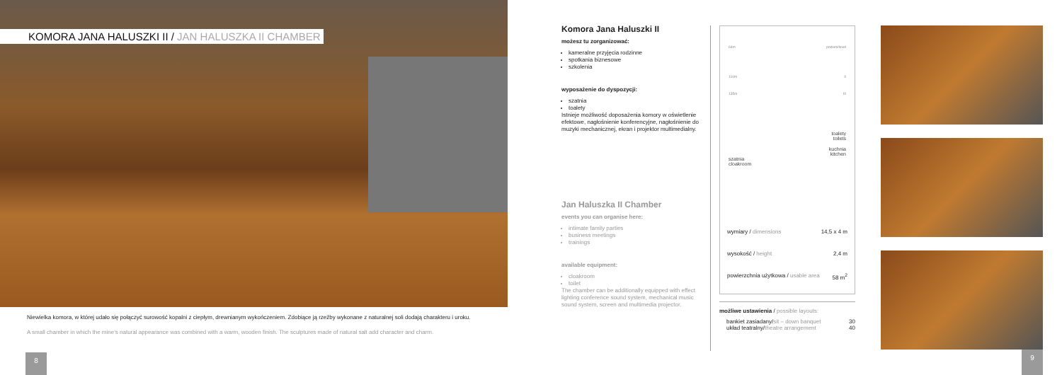KOMORA JANA HALUSZKI II / JAN HALUSZKA II CHAMBER
Niewielka komora, w której udało się połączyć surowość kopalni z ciepłym, drewnianym wykończeniem. Zdobiące ją rzeźby wykonane z naturalnej soli dodają charakteru i uroku.
A small chamber in which the mine’s natural appearance was combined with a warm, wooden finish. The sculptures made of natural salt add character and charm.
8
Komora Jana Haluszki II
możesz tu zorganizować:
kameralne przyjęcia rodzinne
spotkania biznesowe
szkolenia
wyposażenie do dyspozycji:
szatnia
toalety
Istnieje możliwość doposażenia komory w oświetlenie efektowe, nagłośnienie konferencyjne, nagłośnienie do muzyki mechanicznej, ekran i projektor multimedialny.
Jan Haluszka II Chamber
events you can organise here:
intimate family parties
business meetings
trainings
available equipment:
cloakroom
toilet
The chamber can be additionally equipped with effect lighting conference sound system, mechanical music sound system, screen and multimedia projector.
64m poziom/level
110m II
135m III
toalety
toilets
kuchnia
kitchen
szatnia
cloakroom
wymiary / dimensions 14,5 x 4 m
wysokość / height 2,4 m
powierzchnia użytkowa / usable area 58 m<sup>2</sup>
możliwe ustawienia / possible layouts:
bankiet zasiadany/sit – down banquet 30
układ teatralny/theatre arrangement 40
9